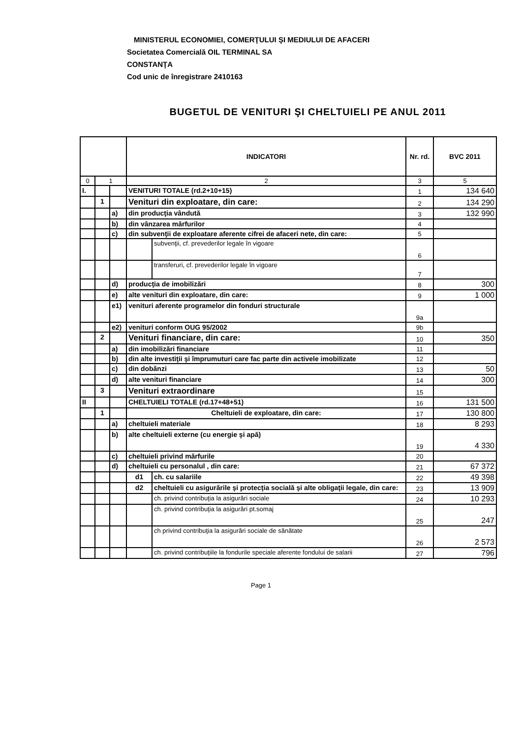MINISTERUL ECONOMIEI, COMERŢULUI ŞI MEDIULUI DE AFACERI
Societatea Comercială OIL TERMINAL SA
CONSTANŢA
Cod unic de înregistrare 2410163
BUGETUL DE VENITURI ŞI CHELTUIELI PE ANUL 2011
| | | | INDICATORI | | Nr. rd. | BVC 2011 |
| --- | --- | --- | --- | --- | --- | --- |
| 0 | 1 | | 2 | | 3 | 5 |
| I. | | | VENITURI TOTALE (rd.2+10+15) | | 1 | 134 640 |
| | 1 | | Venituri din exploatare, din care: | | 2 | 134 290 |
| | | a) | din producţia vândută | | 3 | 132 990 |
| | | b) | din vânzarea mărfurilor | | 4 | |
| | | c) | din subvenţii de exploatare aferente cifrei de afaceri nete, din care: | | 5 | |
| | | | | subvenţii, cf. prevederilor legale în vigoare | 6 | |
| | | | | transferuri, cf. prevederilor legale în vigoare | 7 | |
| | | d) | producţia de imobilizări | | 8 | 300 |
| | | e) | alte venituri din exploatare, din care: | | 9 | 1 000 |
| | | e1) | venituri aferente programelor din fonduri structurale | | 9a | |
| | | e2) | venituri conform OUG 95/2002 | | 9b | |
| | 2 | | Venituri financiare, din care: | | 10 | 350 |
| | | a) | din imobilizări financiare | | 11 | |
| | | b) | din alte investiţii şi împrumuturi care fac parte din activele imobilizate | | 12 | |
| | | c) | din dobânzi | | 13 | 50 |
| | | d) | alte venituri financiare | | 14 | 300 |
| | 3 | | Venituri extraordinare | | 15 | |
| II | | | CHELTUIELI TOTALE (rd.17+48+51) | | 16 | 131 500 |
| | 1 | | Cheltuieli de exploatare, din care: | | 17 | 130 800 |
| | | a) | cheltuieli materiale | | 18 | 8 293 |
| | | b) | alte cheltuieli externe (cu energie şi apă) | | 19 | 4 330 |
| | | c) | cheltuieli privind mărfurile | | 20 | |
| | | d) | cheltuieli cu personalul , din care: | | 21 | 67 372 |
| | | | d1 | ch. cu salariile | 22 | 49 398 |
| | | | d2 | cheltuieli cu asigurările şi protecţia socială şi alte obligaţii legale, din care: | 23 | 13 909 |
| | | | | ch. privind contribuţia la asigurări sociale | 24 | 10 293 |
| | | | | ch. privind contribuţia la asigurări pt.somaj | 25 | 247 |
| | | | | ch privind contribuţia la asigurări sociale de sănătate | 26 | 2 573 |
| | | | | ch. privind contribuţiile la fondurile speciale aferente fondului de salarii | 27 | 796 |
Page 1